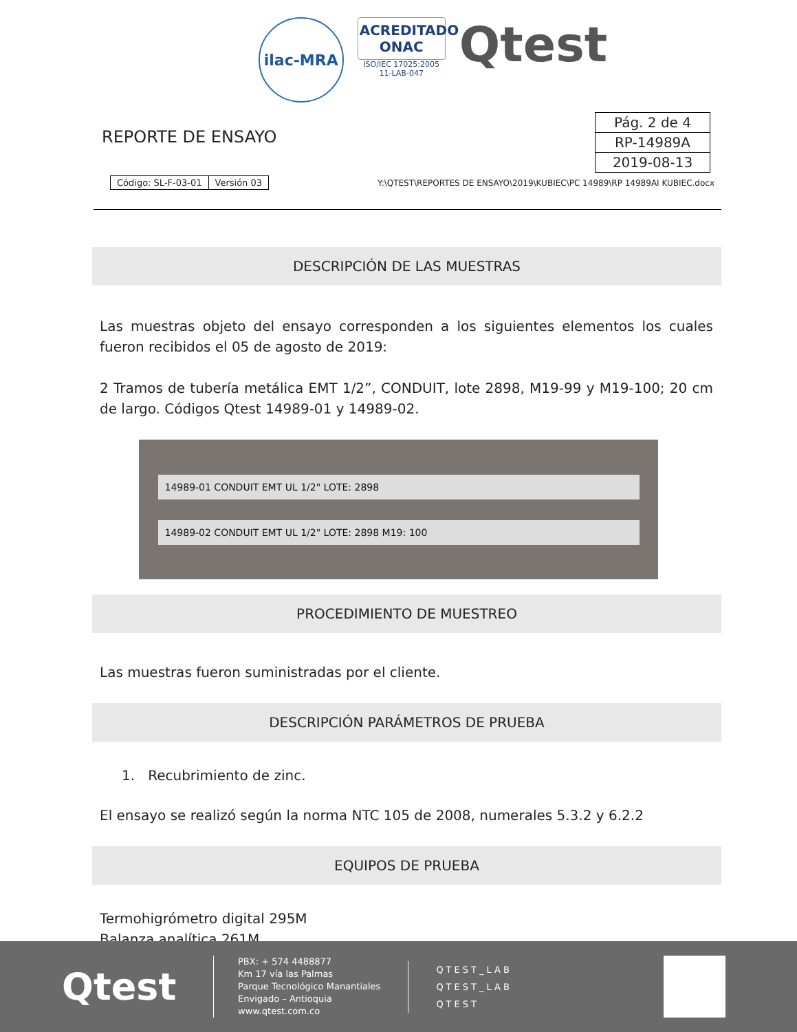ilac-MRA
ACREDITADO
ONAC
ISO/IEC 17025:2005
11-LAB-047
Qtest
REPORTE DE ENSAYO
| Pág. 2 de 4 |
| RP-14989A |
| 2019-08-13 |
| Código: SL-F-03-01 | Versión 03 |
Y:\QTEST\REPORTES DE ENSAYO\2019\KUBIEC\PC 14989\RP 14989AI KUBIEC.docx
DESCRIPCIÓN DE LAS MUESTRAS
Las muestras objeto del ensayo corresponden a los siguientes elementos los cuales fueron recibidos el 05 de agosto de 2019:
2 Tramos de tubería metálica EMT 1/2”, CONDUIT, lote 2898, M19-99 y M19-100; 20 cm de largo. Códigos Qtest 14989-01 y 14989-02.
14989-01 CONDUIT EMT UL 1/2" LOTE: 2898
14989-02 CONDUIT EMT UL 1/2" LOTE: 2898 M19: 100
PROCEDIMIENTO DE MUESTREO
Las muestras fueron suministradas por el cliente.
DESCRIPCIÓN PARÁMETROS DE PRUEBA
1. Recubrimiento de zinc.
El ensayo se realizó según la norma NTC 105 de 2008, numerales 5.3.2 y 6.2.2
EQUIPOS DE PRUEBA
Termohigrómetro digital 295M
Balanza analítica 261M
Qtest
PBX: + 574 4488877
Km 17 vía las Palmas
Parque Tecnológico Manantiales
Envigado – Antioquia
www.qtest.com.co
QTEST_LAB
QTEST_LAB
QTEST